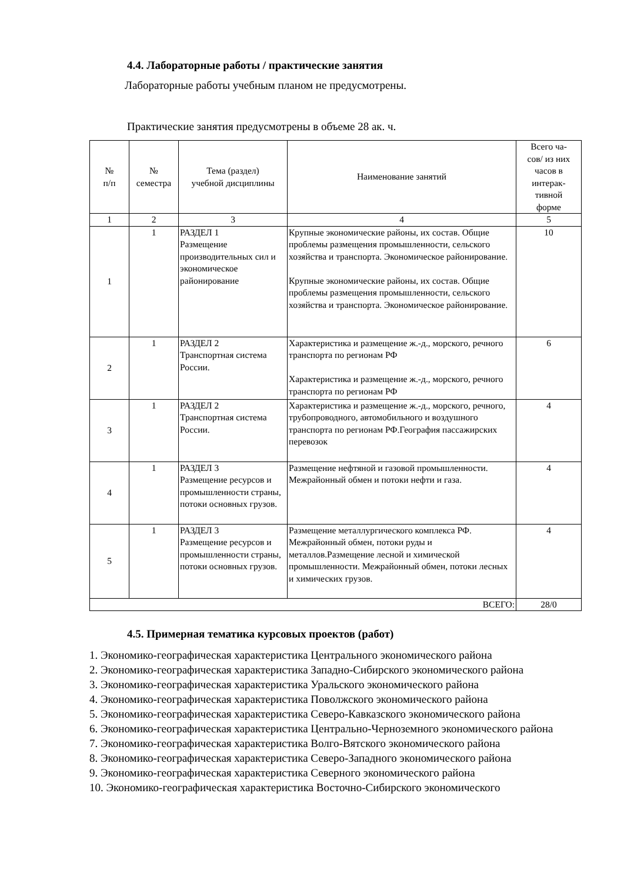4.4. Лабораторные работы / практические занятия
Лабораторные работы учебным планом не предусмотрены.
Практические занятия предусмотрены в объеме 28 ак. ч.
| № п/п | № семестра | Тема (раздел) учебной дисциплины | Наименование занятий | Всего ча- сов/ из них часов в интерак- тивной форме |
| --- | --- | --- | --- | --- |
| 1 | 2 | 3 | 4 | 5 |
| 1 | 1 | РАЗДЕЛ 1 Размещение производительных сил и экономическое районирование | Крупные экономические районы, их состав. Общие проблемы размещения промышленности, сельского хозяйства и транспорта. Экономическое районирование. Крупные экономические районы, их состав. Общие проблемы размещения промышленности, сельского хозяйства и транспорта. Экономическое районирование. | 10 |
| 2 | 1 | РАЗДЕЛ 2 Транспортная система России. | Характеристика и размещение ж.-д., морского, речного транспорта по регионам РФ Характеристика и размещение ж.-д., морского, речного транспорта по регионам РФ | 6 |
| 3 | 1 | РАЗДЕЛ 2 Транспортная система России. | Характеристика и размещение ж.-д., морского, речного, трубопроводного, автомобильного и воздушного транспорта по регионам РФ.География пассажирских перевозок | 4 |
| 4 | 1 | РАЗДЕЛ 3 Размещение ресурсов и промышленности страны, потоки основных грузов. | Размещение нефтяной и газовой промышленности. Межрайонный обмен и потоки нефти и газа. | 4 |
| 5 | 1 | РАЗДЕЛ 3 Размещение ресурсов и промышленности страны, потоки основных грузов. | Размещение металлургического комплекса РФ. Межрайонный обмен, потоки руды и металлов.Размещение лесной и химической промышленности. Межрайонный обмен, потоки лесных и химических грузов. | 4 |
| ВСЕГО: | | | | 28/0 |
4.5. Примерная тематика курсовых проектов (работ)
1. Экономико-географическая характеристика Центрального экономического района
2. Экономико-географическая характеристика Западно-Сибирского экономического района
3. Экономико-географическая характеристика Уральского экономического района
4. Экономико-географическая характеристика Поволжского экономического района
5. Экономико-географическая характеристика Северо-Кавказского экономического района
6. Экономико-географическая характеристика Центрально-Черноземного экономического района
7. Экономико-географическая характеристика Волго-Вятского экономического района
8. Экономико-географическая характеристика Северо-Западного экономического района
9. Экономико-географическая характеристика Северного экономического района
10. Экономико-географическая характеристика Восточно-Сибирского экономического